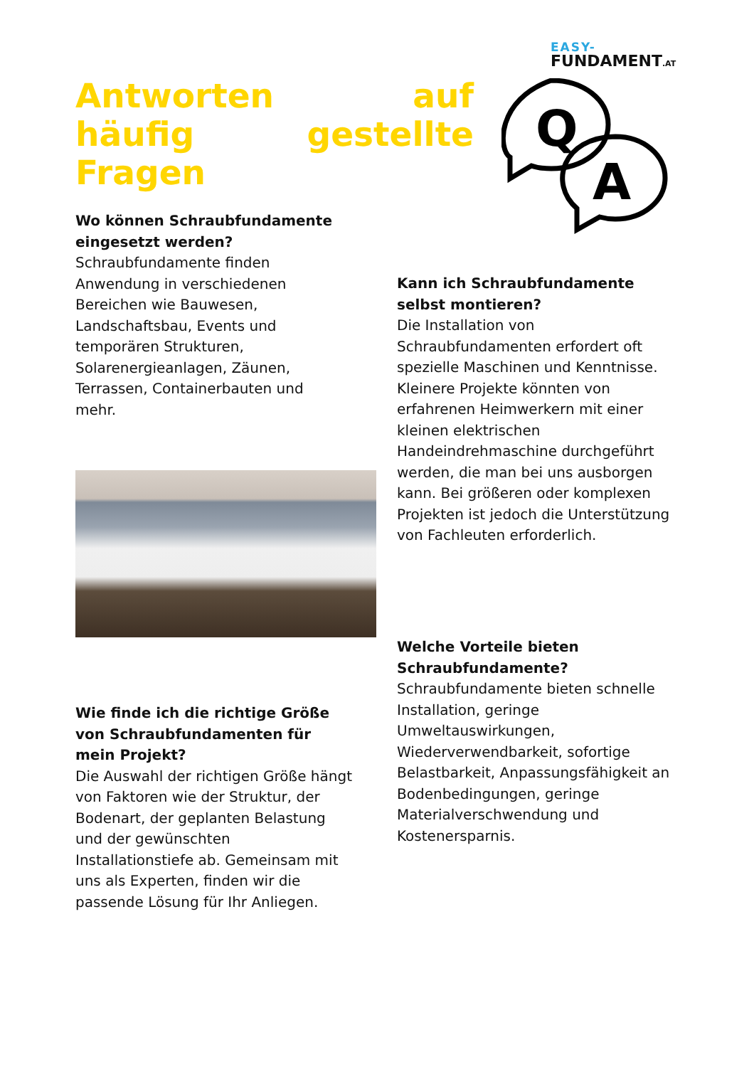EASY-
FUNDAMENT.AT
Antworten auf häufig gestellte Fragen
Q
A
Wo können Schraubfundamente eingesetzt werden?
Schraubfundamente finden Anwendung in verschiedenen Bereichen wie Bauwesen, Landschaftsbau, Events und temporären Strukturen, Solarenergieanlagen, Zäunen, Terrassen, Containerbauten und mehr.
Wie finde ich die richtige Größe von Schraubfundamenten für mein Projekt?
Die Auswahl der richtigen Größe hängt von Faktoren wie der Struktur, der Bodenart, der geplanten Belastung und der gewünschten Installationstiefe ab. Gemeinsam mit uns als Experten, finden wir die passende Lösung für Ihr Anliegen.
Kann ich Schraubfundamente selbst montieren?
Die Installation von Schraubfundamenten erfordert oft spezielle Maschinen und Kenntnisse. Kleinere Projekte könnten von erfahrenen Heimwerkern mit einer kleinen elektrischen Handeindrehmaschine durchgeführt werden, die man bei uns ausborgen kann. Bei größeren oder komplexen Projekten ist jedoch die Unterstützung von Fachleuten erforderlich.
Welche Vorteile bieten Schraubfundamente?
Schraubfundamente bieten schnelle Installation, geringe Umweltauswirkungen, Wiederverwendbarkeit, sofortige Belastbarkeit, Anpassungsfähigkeit an Bodenbedingungen, geringe Materialverschwendung und Kostenersparnis.